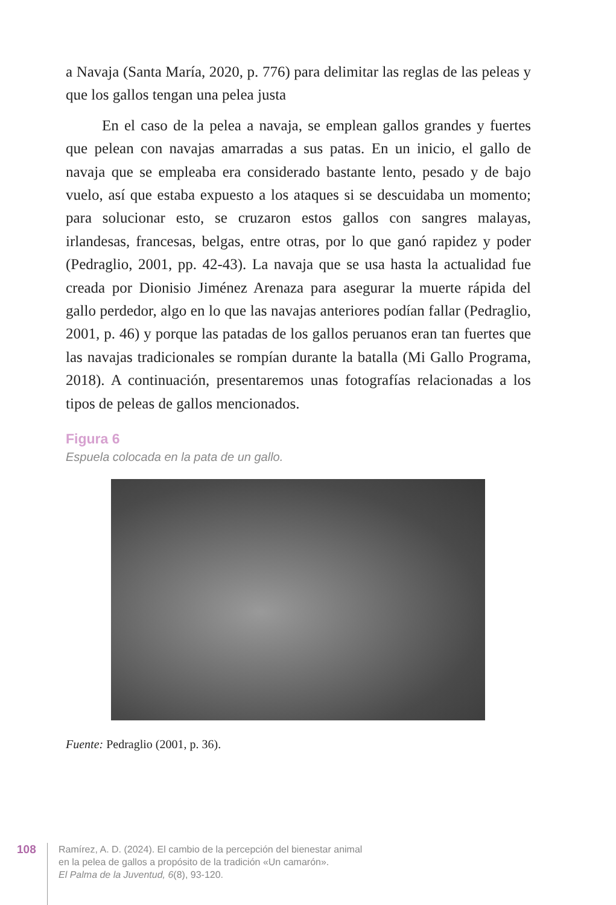a Navaja (Santa María, 2020, p. 776) para delimitar las reglas de las peleas y que los gallos tengan una pelea justa
En el caso de la pelea a navaja, se emplean gallos grandes y fuertes que pelean con navajas amarradas a sus patas. En un inicio, el gallo de navaja que se empleaba era considerado bastante lento, pesado y de bajo vuelo, así que estaba expuesto a los ataques si se descuidaba un momento; para solucionar esto, se cruzaron estos gallos con sangres malayas, irlandesas, francesas, belgas, entre otras, por lo que ganó rapidez y poder (Pedraglio, 2001, pp. 42-43). La navaja que se usa hasta la actualidad fue creada por Dionisio Jiménez Arenaza para asegurar la muerte rápida del gallo perdedor, algo en lo que las navajas anteriores podían fallar (Pedraglio, 2001, p. 46) y porque las patadas de los gallos peruanos eran tan fuertes que las navajas tradicionales se rompían durante la batalla (Mi Gallo Programa, 2018). A continuación, presentaremos unas fotografías relacionadas a los tipos de peleas de gallos mencionados.
Figura 6
Espuela colocada en la pata de un gallo.
Fuente: Pedraglio (2001, p. 36).
108
Ramírez, A. D. (2024). El cambio de la percepción del bienestar animal
en la pelea de gallos a propósito de la tradición «Un camarón».
El Palma de la Juventud, 6(8), 93-120.